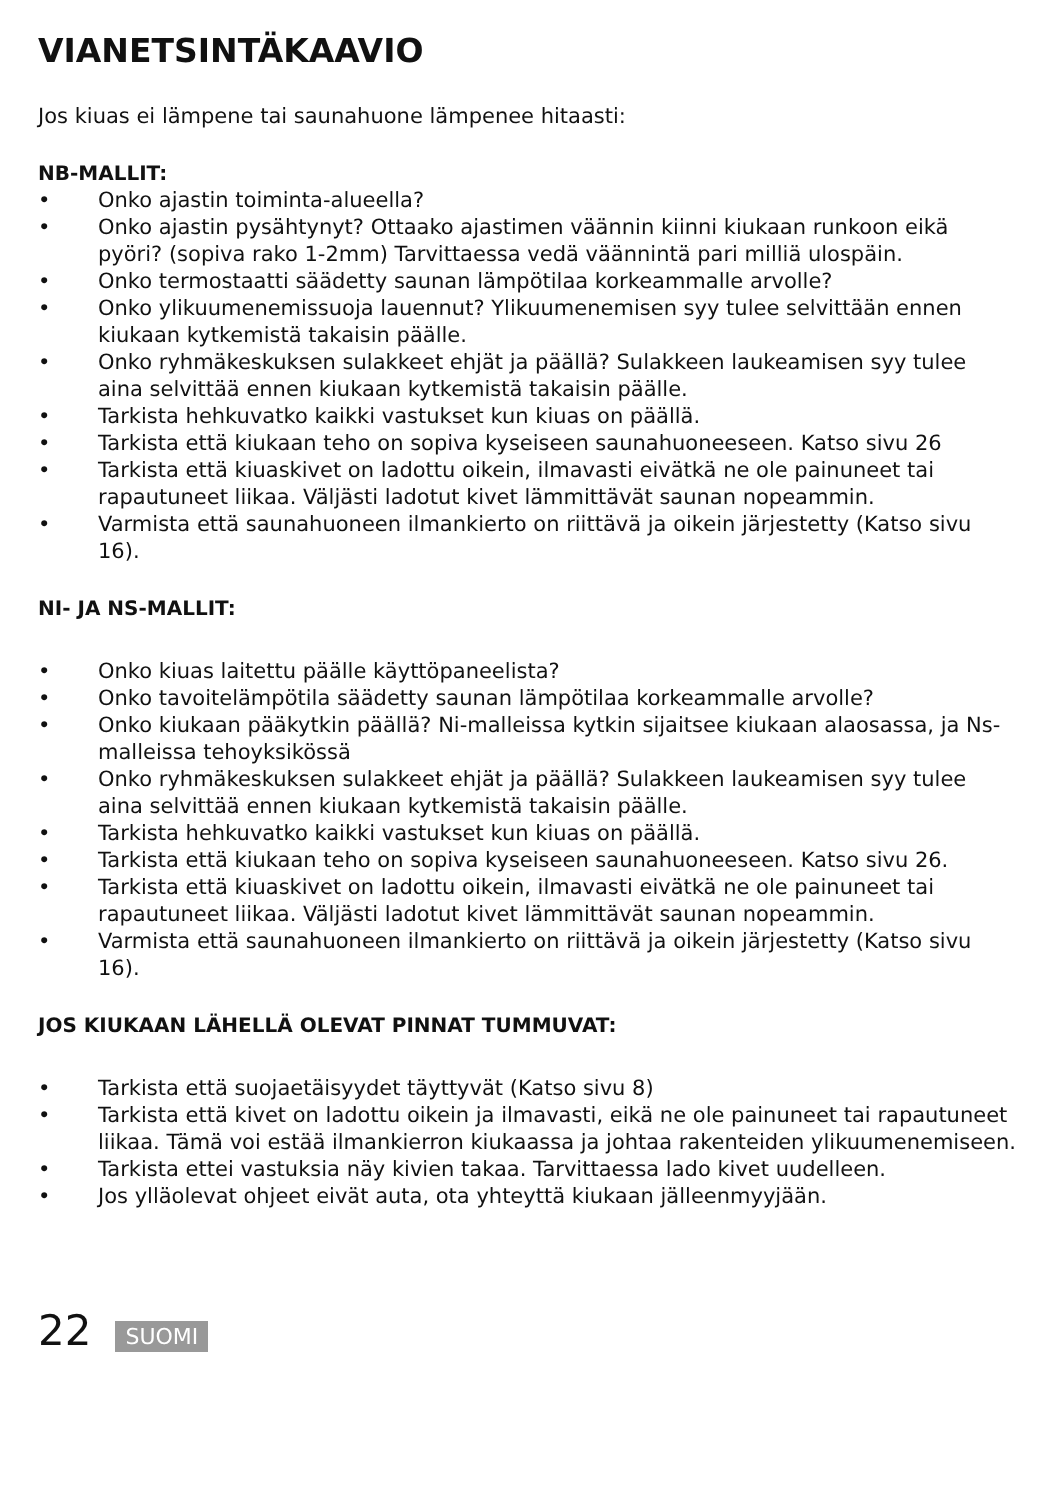VIANETSINTÄKAAVIO
Jos kiuas ei lämpene tai saunahuone lämpenee hitaasti:
NB-MALLIT:
• Onko ajastin toiminta-alueella?
• Onko ajastin pysähtynyt? Ottaako ajastimen väännin kiinni kiukaan runkoon eikä pyöri? (sopiva rako 1-2mm) Tarvittaessa vedä väännintä pari milliä ulospäin.
• Onko termostaatti säädetty saunan lämpötilaa korkeammalle arvolle?
• Onko ylikuumenemissuoja lauennut? Ylikuumenemisen syy tulee selvittään ennen kiukaan kytkemistä takaisin päälle.
• Onko ryhmäkeskuksen sulakkeet ehjät ja päällä? Sulakkeen laukeamisen syy tulee aina selvittää ennen kiukaan kytkemistä takaisin päälle.
• Tarkista hehkuvatko kaikki vastukset kun kiuas on päällä.
• Tarkista että kiukaan teho on sopiva kyseiseen saunahuoneeseen. Katso sivu 26
• Tarkista että kiuaskivet on ladottu oikein, ilmavasti eivätkä ne ole painuneet tai rapautuneet liikaa. Väljästi ladotut kivet lämmittävät saunan nopeammin.
• Varmista että saunahuoneen ilmankierto on riittävä ja oikein järjestetty (Katso sivu 16).
NI- JA NS-MALLIT:
• Onko kiuas laitettu päälle käyttöpaneelista?
• Onko tavoitelämpötila säädetty saunan lämpötilaa korkeammalle arvolle?
• Onko kiukaan pääkytkin päällä? Ni-malleissa kytkin sijaitsee kiukaan alaosassa, ja Ns-malleissa tehoyksikössä
• Onko ryhmäkeskuksen sulakkeet ehjät ja päällä? Sulakkeen laukeamisen syy tulee aina selvittää ennen kiukaan kytkemistä takaisin päälle.
• Tarkista hehkuvatko kaikki vastukset kun kiuas on päällä.
• Tarkista että kiukaan teho on sopiva kyseiseen saunahuoneeseen. Katso sivu 26.
• Tarkista että kiuaskivet on ladottu oikein, ilmavasti eivätkä ne ole painuneet tai rapautuneet liikaa. Väljästi ladotut kivet lämmittävät saunan nopeammin.
• Varmista että saunahuoneen ilmankierto on riittävä ja oikein järjestetty (Katso sivu 16).
JOS KIUKAAN LÄHELLÄ OLEVAT PINNAT TUMMUVAT:
• Tarkista että suojaetäisyydet täyttyvät (Katso sivu 8)
• Tarkista että kivet on ladottu oikein ja ilmavasti, eikä ne ole painuneet tai rapautuneet liikaa. Tämä voi estää ilmankierron kiukaassa ja johtaa rakenteiden ylikuumenemiseen.
• Tarkista ettei vastuksia näy kivien takaa. Tarvittaessa lado kivet uudelleen.
• Jos ylläolevat ohjeet eivät auta, ota yhteyttä kiukaan jälleenmyyjään.
22 SUOMI